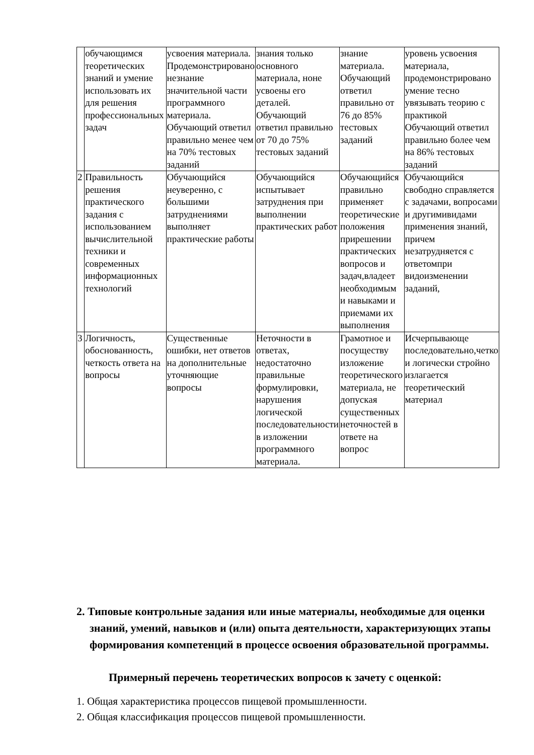| | обучающимся теоретических знаний и умение использовать их для решения профессиональных задач | усвоения материала. Продемонстрировано незнание значительной части программного материала. Обучающий ответил правильно менее чем на 70% тестовых заданий | знания только основного материала, ноне усвоены его деталей. Обучающий ответил правильно от 70 до 75% тестовых заданий | знание материала. Обучающий ответил правильно от 76 до 85% тестовых заданий | уровень усвоения материала, продемонстрировано умение тесно увязывать теорию с практикой Обучающий ответил правильно более чем на 86% тестовых заданий |
| 2 | Правильность решения практического задания с использованием вычислительной техники и современных информационных технологий | Обучающийся неуверенно, с большими затруднениями выполняет практические работы | Обучающийся испытывает затруднения при выполнении практических работ | Обучающийся правильно применяет теоретические положения прирешении практических вопросов и задач,владеет необходимым и навыками и приемами их выполнения | Обучающийся свободно справляется с задачами, вопросами и другимивидами применения знаний, причем незатрудняется с ответомпри видоизменении заданий, |
| 3 | Логичность, обоснованность, четкость ответа на вопросы | Существенные ошибки, нет ответов на дополнительные уточняющие вопросы | Неточности в ответах, недостаточно правильные формулировки, нарушения логической последовательности в изложении программного материала. | Грамотное и посуществу изложение теоретического материала, не допуская существенных неточностей в ответе на вопрос | Исчерпывающе последовательно,четко и логически стройно излагается теоретический материал |
2. Типовые контрольные задания или иные материалы, необходимые для оценки знаний, умений, навыков и (или) опыта деятельности, характеризующих этапы формирования компетенций в процессе освоения образовательной программы.
Примерный перечень теоретических вопросов к зачету с оценкой:
1. Общая характеристика процессов пищевой промышленности.
2. Общая классификация процессов пищевой промышленности.